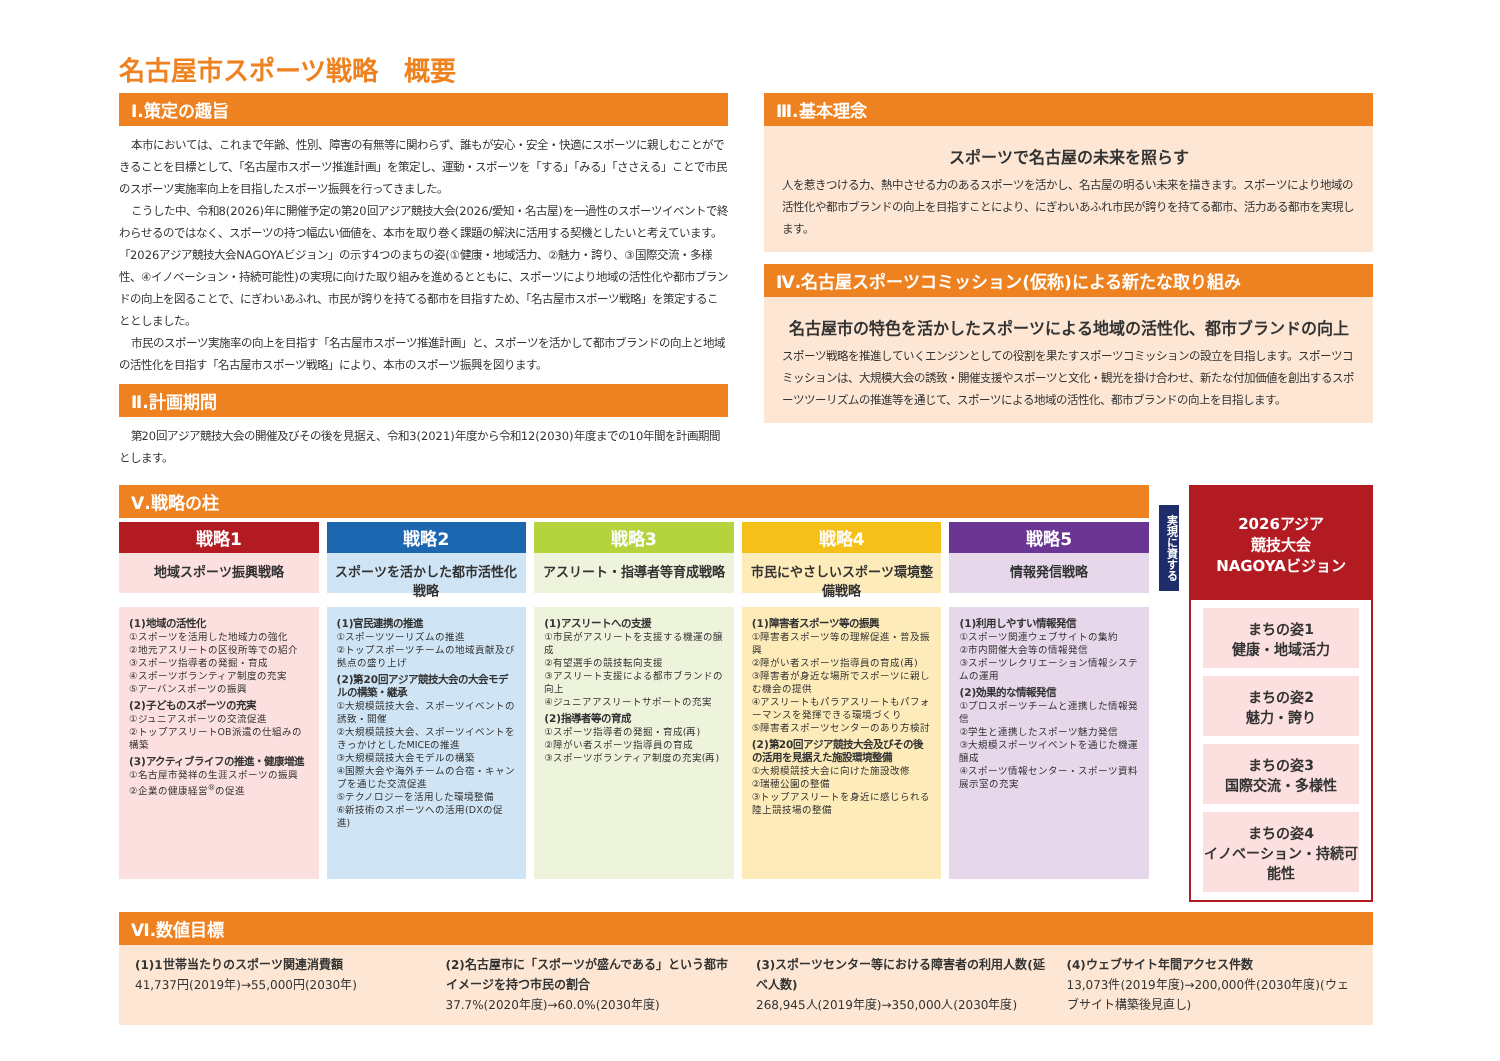名古屋市スポーツ戦略　概要
Ⅰ.策定の趣旨
本市においては、これまで年齢、性別、障害の有無等に関わらず、誰もが安心・安全・快適にスポーツに親しむことができることを目標として、「名古屋市スポーツ推進計画」を策定し、運動・スポーツを「する」「みる」「ささえる」ことで市民のスポーツ実施率向上を目指したスポーツ振興を行ってきました。
こうした中、令和8(2026)年に開催予定の第20回アジア競技大会(2026/愛知・名古屋)を一過性のスポーツイベントで終わらせるのではなく、スポーツの持つ幅広い価値を、本市を取り巻く課題の解決に活用する契機としたいと考えています。「2026アジア競技大会NAGOYAビジョン」の示す4つのまちの姿(①健康・地域活力、②魅力・誇り、③国際交流・多様性、④イノベーション・持続可能性)の実現に向けた取り組みを進めるとともに、スポーツにより地域の活性化や都市ブランドの向上を図ることで、にぎわいあふれ、市民が誇りを持てる都市を目指すため、「名古屋市スポーツ戦略」を策定することとしました。
市民のスポーツ実施率の向上を目指す「名古屋市スポーツ推進計画」と、スポーツを活かして都市ブランドの向上と地域の活性化を目指す「名古屋市スポーツ戦略」により、本市のスポーツ振興を図ります。
Ⅱ.計画期間
第20回アジア競技大会の開催及びその後を見据え、令和3(2021)年度から令和12(2030)年度までの10年間を計画期間とします。
Ⅲ.基本理念
スポーツで名古屋の未来を照らす
人を惹きつける力、熱中させる力のあるスポーツを活かし、名古屋の明るい未来を描きます。スポーツにより地域の活性化や都市ブランドの向上を目指すことにより、にぎわいあふれ市民が誇りを持てる都市、活力ある都市を実現します。
Ⅳ.名古屋スポーツコミッション(仮称)による新たな取り組み
名古屋市の特色を活かしたスポーツによる地域の活性化、都市ブランドの向上
スポーツ戦略を推進していくエンジンとしての役割を果たすスポーツコミッションの設立を目指します。スポーツコミッションは、大規模大会の誘致・開催支援やスポーツと文化・観光を掛け合わせ、新たな付加価値を創出するスポーツツーリズムの推進等を通じて、スポーツによる地域の活性化、都市ブランドの向上を目指します。
Ⅴ.戦略の柱
戦略1
地域スポーツ振興戦略
(1)地域の活性化
①スポーツを活用した地域力の強化
②地元アスリートの区役所等での紹介
③スポーツ指導者の発掘・育成
④スポーツボランティア制度の充実
⑤アーバンスポーツの振興
(2)子どものスポーツの充実
①ジュニアスポーツの交流促進
②トップアスリートOB派遣の仕組みの構築
(3)アクティブライフの推進・健康増進
①名古屋市発祥の生涯スポーツの振興
②企業の健康経営<sup>®</sup>の促進
戦略2
スポーツを活かした都市活性化戦略
(1)官民連携の推進
①スポーツツーリズムの推進
②トップスポーツチームの地域貢献及び拠点の盛り上げ
(2)第20回アジア競技大会の大会モデルの構築・継承
①大規模競技大会、スポーツイベントの誘致・開催
②大規模競技大会、スポーツイベントをきっかけとしたMICEの推進
③大規模競技大会モデルの構築
④国際大会や海外チームの合宿・キャンプを通じた交流促進
⑤テクノロジーを活用した環境整備
⑥新技術のスポーツへの活用(DXの促進)
戦略3
アスリート・指導者等育成戦略
(1)アスリートへの支援
①市民がアスリートを支援する機運の醸成
②有望選手の競技転向支援
③アスリート支援による都市ブランドの向上
④ジュニアアスリートサポートの充実
(2)指導者等の育成
①スポーツ指導者の発掘・育成(再)
②障がい者スポーツ指導員の育成
③スポーツボランティア制度の充実(再)
戦略4
市民にやさしいスポーツ環境整備戦略
(1)障害者スポーツ等の振興
①障害者スポーツ等の理解促進・普及振興
②障がい者スポーツ指導員の育成(再)
③障害者が身近な場所でスポーツに親しむ機会の提供
④アスリートもパラアスリートもパフォーマンスを発揮できる環境づくり
⑤障害者スポーツセンターのあり方検討
(2)第20回アジア競技大会及びその後の活用を見据えた施設環境整備
①大規模競技大会に向けた施設改修
②瑞穂公園の整備
③トップアスリートを身近に感じられる陸上競技場の整備
戦略5
情報発信戦略
(1)利用しやすい情報発信
①スポーツ関連ウェブサイトの集約
②市内開催大会等の情報発信
③スポーツレクリエーション情報システムの運用
(2)効果的な情報発信
①プロスポーツチームと連携した情報発信
②学生と連携したスポーツ魅力発信
③大規模スポーツイベントを通じた機運醸成
④スポーツ情報センター・スポーツ資料展示室の充実
実現に資する
2026アジア
競技大会
NAGOYAビジョン
まちの姿1
健康・地域活力
まちの姿2
魅力・誇り
まちの姿3
国際交流・多様性
まちの姿4
イノベーション・持続可能性
Ⅵ.数値目標
(1)1世帯当たりのスポーツ関連消費額
41,737円(2019年)→55,000円(2030年)
(2)名古屋市に「スポーツが盛んである」という都市イメージを持つ市民の割合
37.7%(2020年度)→60.0%(2030年度)
(3)スポーツセンター等における障害者の利用人数(延べ人数)
268,945人(2019年度)→350,000人(2030年度)
(4)ウェブサイト年間アクセス件数
13,073件(2019年度)→200,000件(2030年度)(ウェブサイト構築後見直し)